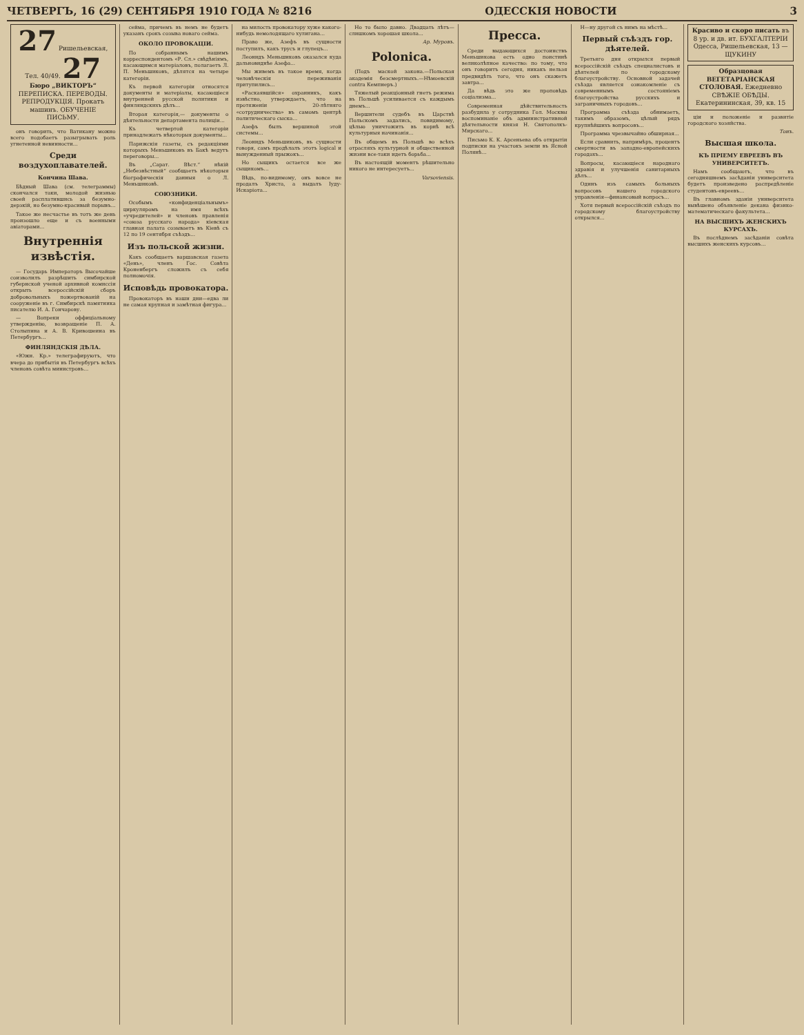ЧЕТВЕРГЪ, 16 (29) СЕНТЯБРЯ 1910 ГОДА № 8216 ОДЕССКІЯ НОВОСТИ 3
27 Ришельевская, Тел. 40/49. 27
Бюро „ВИКТОРЪ“
ПЕРЕПИСКА. ПЕРЕВОДЫ. РЕПРОДУКЦІЯ. Прокатъ машинъ. ОБУЧЕНІЕ ПИСЬМУ.
онъ говорить, что Ватикану можно всего подобаетъ разыгрывать роль угнетенной невинности...
Среди воздухоплавателей.
Кончина Шава.
Бѣдный Шава (см. телеграммы) скончался таки, молодой жизнью своей расплатившись за безумно-дерзкій, но безумно-красивый порывъ...
Такое же несчастье въ тотъ же день произошло еще и съ военными авіаторами...
Внутреннія извѣстія.
— Государь Императоръ Высочайше соизволилъ разрѣшить симбирской губернской ученой архивной комиссіи открыть всероссійскій сборъ добровольныхъ пожертвованій на сооруженіе въ г. Симбирскѣ памятника писателю И. А. Гончарову.
— Вопреки оффиціальному утвержденію, возвращеніе П. А. Столыпина и А. В. Кривошеина въ Петербургъ...
ФИНЛЯНДСКІЯ ДѢЛА.
«Южн. Кр.» телеграфируютъ, что вчера до прибытія въ Петербургъ всѣхъ членовъ совѣта министровъ...
сейма, причемъ въ немъ не будетъ указанъ срокъ созыва новаго сейма.
ОКОЛО ПРОВОКАЦІИ.
По собраннымъ нашимъ корреспондентомъ «Р. Сл.» свѣдѣніямъ, касающимся матеріаловъ, полагаетъ Л. П. Меньшиковъ, дѣлятся на четыре категоріи.
Къ первой категоріи относятся документы и матеріалы, касающіеся внутренней русской политики и финляндскихъ дѣлъ...
Вторая категорія,— документы о дѣятельности департамента полиціи...
Къ четвертой категоріи принадлежатъ нѣкоторыя документы...
Парижскія газеты, съ редакціями которыхъ Меньшиковъ въ Бакѣ ведутъ переговоры...
Въ „Сарат. Вѣст.“ нѣкій „Небезвѣстный“ сообщаетъ нѣкоторыя біографическія данныя о Л. Меньшиковѣ.
СОЮЗНИКИ.
Особымъ «конфиденціальнымъ» циркуляромъ на имя всѣхъ «учредителей» и членовъ правленія «союза русскаго народа» кіевская главная палата созываетъ въ Кіевѣ съ 12 по 19 сентября съѣздъ...
Изъ польской жизни.
Какъ сообщаетъ варшавская газета «День», членъ Гос. Совѣта Кроненбергъ сложилъ съ себя полномочія.
Исповѣдь провокатора.
Провокаторъ въ наши дни—едва ли не самая крупная и замѣтная фигура...
на милость провокатору хуже какого-нибудь немолодящаго хулигана...
Право же, Азефъ въ сущности поступилъ, какъ трусъ и глупецъ...
Леонидъ Меньшиковъ оказался куда дальновиднѣе Азефа...
Мы живемъ въ такое время, когда человѣческія переживанія притупились...
«Раскаявшійся» охранникъ, какъ извѣстно, утверждаетъ, что на протяженіи 20-лѣтняго «сотрудничества» въ самомъ центрѣ политическаго сыска...
Азефъ былъ вершиной этой системы...
Леонидъ Меньшиковъ, въ сущности говоря, самъ продѣлалъ этотъ logical и вынужденный прыжокъ...
Но сыщикъ остается все же сыщикомъ...
Вѣдь, по-видимому, онъ вовсе не продалъ Христа, а выдалъ Іуду-Искаріота...
Но то было давно. Двадцать лѣтъ—слишкомъ хорошая школа...
Ар. Муровъ.
Polonica.
(Подъ маской закона.—Польская академія безсмертныхъ.—Нѣмоевскій contra Кемпнеръ.)
Тяжелый реакціонный гнетъ режима въ Польшѣ усиливается съ каждымъ днемъ...
Вершители судебъ въ Царствѣ Польскомъ задались, повидимому, цѣлью уничтожить въ корнѣ всѣ культурныя начинанія...
Въ общемъ въ Польшѣ во всѣхъ отрасляхъ культурной и общественной жизни все-таки идетъ борьба...
Въ настоящій моментъ рѣшительно никого не интересуетъ...
Varsoviensis.
Пресса.
Среди выдающихся достоинствъ Меньшикова есть одно поистинѣ великолѣпное качество: по тому, что онъ говоритъ сегодня, никакъ нельзя предвидѣть того, что онъ скажетъ завтра...
Да вѣдь это же проповѣдь соціализма...
Современная дѣйствительность разбудила у сотрудника Гол. Москвы воспоминаніе объ административной дѣятельности князя Н. Святополкъ-Мирскаго...
Письмо К. К. Арсеньева объ открытіи подписки на участокъ земли въ Ясной Полянѣ...
Н—ну другой съ нимъ на мѣстѣ...
Первый съѣздъ гор. дѣятелей.
Третьяго дня открылся первый всероссійскій съѣздъ специалистовъ и дѣятелей по городскому благоустройству. Основной задачей съѣзда является ознакомленіе съ современнымъ состояніемъ благоустройства русскихъ и заграничныхъ городовъ...
Программа съѣзда обнимаетъ, такимъ образомъ, цѣлый рядъ крупнѣйшихъ вопросовъ...
Программа чрезвычайно обширная...
Если сравнить, напримѣръ, процентъ смертности въ западно-европейскихъ городахъ...
Вопросы, касающіеся народнаго здравія и улучшенія санитарныхъ дѣлъ...
Одинъ изъ самыхъ больныхъ вопросовъ нашего городского управленія—финансовый вопросъ...
Хотя первый всероссійскій съѣздъ по городскому благоустройству открылся...
Красиво и скоро писать въ 8 ур. и дв. ит. БУХГАЛТЕРІИ
Одесса, Ришельевская, 13 — ЩУКИНУ
Образцовая ВЕГЕТАРІАНСКАЯ СТОЛОВАЯ. Ежедневно СВѢЖІЕ ОБѢДЫ. Екатерининская, 39, кв. 15
ціи и положеніе и развитіе городского хозяйства.
Тонъ.
Высшая школа.
КЪ ПРІЕМУ ЕВРЕЕВЪ ВЪ УНИВЕРСИТЕТЪ.
Намъ сообщаютъ, что въ сегодняшнемъ засѣданіи университета будетъ произведено распредѣленіе студентовъ-евреевъ...
Въ главномъ зданіи университета вывѣшено объявленіе декана физико-математическаго факультета...
НА ВЫСШИХЪ ЖЕНСКИХЪ КУРСАХЪ.
Въ послѣднемъ засѣданіи совѣта высшихъ женскихъ курсовъ...